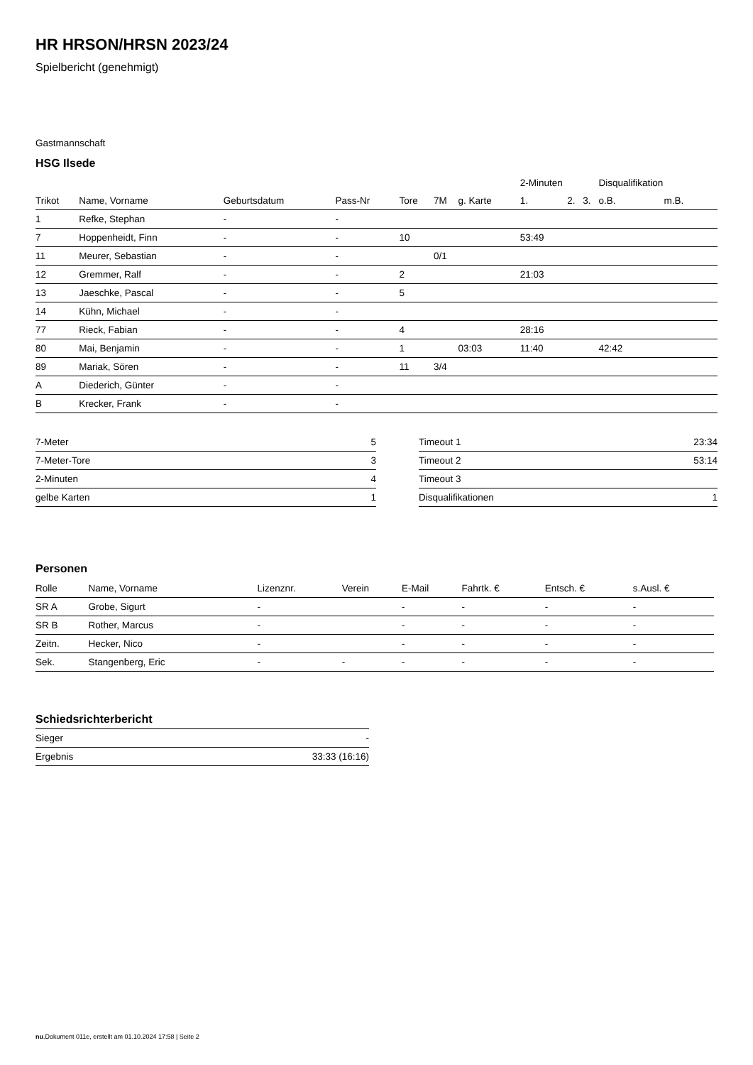HR HRSON/HRSN 2023/24
Spielbericht (genehmigt)
Gastmannschaft
HSG Ilsede
| | | | | | | | 2-Minuten | | | Disqualifikation | |
| --- | --- | --- | --- | --- | --- | --- | --- | --- | --- | --- | --- |
| Trikot | Name, Vorname | Geburtsdatum | Pass-Nr | Tore | 7M | g. Karte | 1. | 2. | 3. | o.B. | m.B. |
| 1 | Refke, Stephan | - | - | | | | | | | | |
| 7 | Hoppenheidt, Finn | - | - | 10 | | | 53:49 | | | | |
| 11 | Meurer, Sebastian | - | - | | 0/1 | | | | | | |
| 12 | Gremmer, Ralf | - | - | 2 | | | 21:03 | | | | |
| 13 | Jaeschke, Pascal | - | - | 5 | | | | | | | |
| 14 | Kühn, Michael | - | - | | | | | | | | |
| 77 | Rieck, Fabian | - | - | 4 | | | 28:16 | | | | |
| 80 | Mai, Benjamin | - | - | 1 | | 03:03 | 11:40 | | | 42:42 | |
| 89 | Mariak, Sören | - | - | 11 | 3/4 | | | | | | |
| A | Diederich, Günter | - | - | | | | | | | | |
| B | Krecker, Frank | - | - | | | | | | | | |
| 7-Meter | 5 |
| 7-Meter-Tore | 3 |
| 2-Minuten | 4 |
| gelbe Karten | 1 |
| Timeout 1 | 23:34 |
| Timeout 2 | 53:14 |
| Timeout 3 | |
| Disqualifikationen | 1 |
Personen
| Rolle | Name, Vorname | Lizenznr. | Verein | E-Mail | Fahrtk. € | Entsch. € | s.Ausl. € |
| --- | --- | --- | --- | --- | --- | --- | --- |
| SR A | Grobe, Sigurt | - | | - | - | - | - |
| SR B | Rother, Marcus | - | | - | - | - | - |
| Zeitn. | Hecker, Nico | - | | - | - | - | - |
| Sek. | Stangenberg, Eric | - | - | - | - | - | - |
Schiedsrichterbericht
| Sieger | - |
| Ergebnis | 33:33 (16:16) |
nu.Dokument 011e, erstellt am 01.10.2024 17:58 | Seite 2